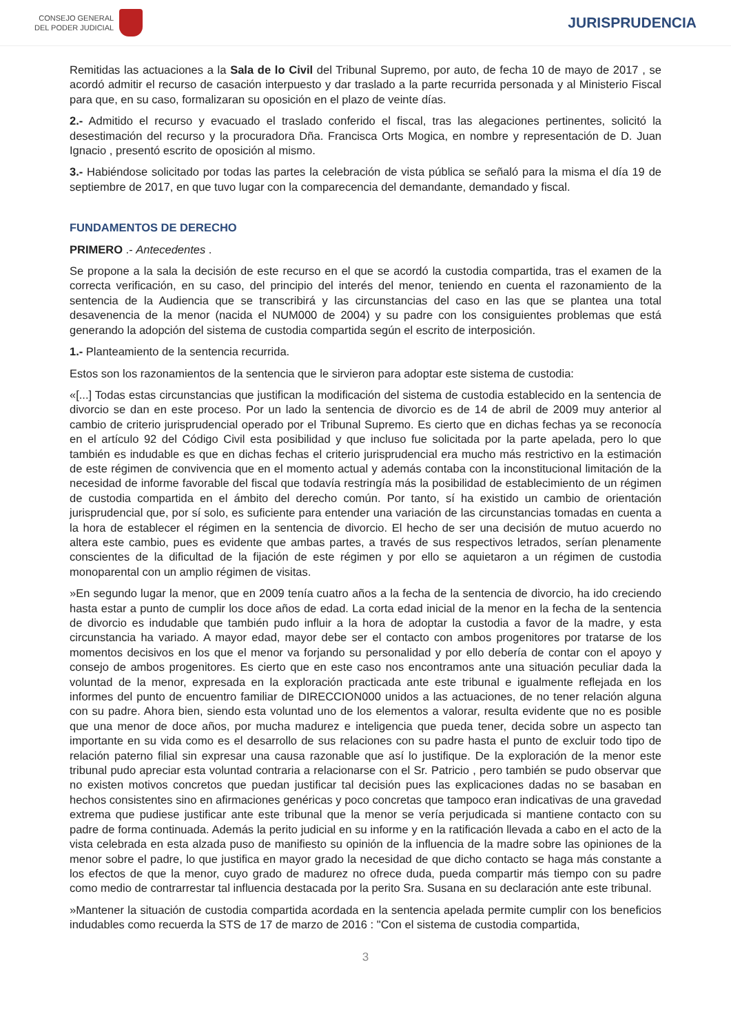CONSEJO GENERAL
DEL PODER JUDICIAL
JURISPRUDENCIA
Remitidas las actuaciones a la Sala de lo Civil del Tribunal Supremo, por auto, de fecha 10 de mayo de 2017 , se acordó admitir el recurso de casación interpuesto y dar traslado a la parte recurrida personada y al Ministerio Fiscal para que, en su caso, formalizaran su oposición en el plazo de veinte días.
2.- Admitido el recurso y evacuado el traslado conferido el fiscal, tras las alegaciones pertinentes, solicitó la desestimación del recurso y la procuradora Dña. Francisca Orts Mogica, en nombre y representación de D. Juan Ignacio , presentó escrito de oposición al mismo.
3.- Habiéndose solicitado por todas las partes la celebración de vista pública se señaló para la misma el día 19 de septiembre de 2017, en que tuvo lugar con la comparecencia del demandante, demandado y fiscal.
FUNDAMENTOS DE DERECHO
PRIMERO .- Antecedentes .
Se propone a la sala la decisión de este recurso en el que se acordó la custodia compartida, tras el examen de la correcta verificación, en su caso, del principio del interés del menor, teniendo en cuenta el razonamiento de la sentencia de la Audiencia que se transcribirá y las circunstancias del caso en las que se plantea una total desavenencia de la menor (nacida el NUM000 de 2004) y su padre con los consiguientes problemas que está generando la adopción del sistema de custodia compartida según el escrito de interposición.
1.- Planteamiento de la sentencia recurrida.
Estos son los razonamientos de la sentencia que le sirvieron para adoptar este sistema de custodia:
«[...] Todas estas circunstancias que justifican la modificación del sistema de custodia establecido en la sentencia de divorcio se dan en este proceso. Por un lado la sentencia de divorcio es de 14 de abril de 2009 muy anterior al cambio de criterio jurisprudencial operado por el Tribunal Supremo. Es cierto que en dichas fechas ya se reconocía en el artículo 92 del Código Civil esta posibilidad y que incluso fue solicitada por la parte apelada, pero lo que también es indudable es que en dichas fechas el criterio jurisprudencial era mucho más restrictivo en la estimación de este régimen de convivencia que en el momento actual y además contaba con la inconstitucional limitación de la necesidad de informe favorable del fiscal que todavía restringía más la posibilidad de establecimiento de un régimen de custodia compartida en el ámbito del derecho común. Por tanto, sí ha existido un cambio de orientación jurisprudencial que, por sí solo, es suficiente para entender una variación de las circunstancias tomadas en cuenta a la hora de establecer el régimen en la sentencia de divorcio. El hecho de ser una decisión de mutuo acuerdo no altera este cambio, pues es evidente que ambas partes, a través de sus respectivos letrados, serían plenamente conscientes de la dificultad de la fijación de este régimen y por ello se aquietaron a un régimen de custodia monoparental con un amplio régimen de visitas.
»En segundo lugar la menor, que en 2009 tenía cuatro años a la fecha de la sentencia de divorcio, ha ido creciendo hasta estar a punto de cumplir los doce años de edad. La corta edad inicial de la menor en la fecha de la sentencia de divorcio es indudable que también pudo influir a la hora de adoptar la custodia a favor de la madre, y esta circunstancia ha variado. A mayor edad, mayor debe ser el contacto con ambos progenitores por tratarse de los momentos decisivos en los que el menor va forjando su personalidad y por ello debería de contar con el apoyo y consejo de ambos progenitores. Es cierto que en este caso nos encontramos ante una situación peculiar dada la voluntad de la menor, expresada en la exploración practicada ante este tribunal e igualmente reflejada en los informes del punto de encuentro familiar de DIRECCION000 unidos a las actuaciones, de no tener relación alguna con su padre. Ahora bien, siendo esta voluntad uno de los elementos a valorar, resulta evidente que no es posible que una menor de doce años, por mucha madurez e inteligencia que pueda tener, decida sobre un aspecto tan importante en su vida como es el desarrollo de sus relaciones con su padre hasta el punto de excluir todo tipo de relación paterno filial sin expresar una causa razonable que así lo justifique. De la exploración de la menor este tribunal pudo apreciar esta voluntad contraria a relacionarse con el Sr. Patricio , pero también se pudo observar que no existen motivos concretos que puedan justificar tal decisión pues las explicaciones dadas no se basaban en hechos consistentes sino en afirmaciones genéricas y poco concretas que tampoco eran indicativas de una gravedad extrema que pudiese justificar ante este tribunal que la menor se vería perjudicada si mantiene contacto con su padre de forma continuada. Además la perito judicial en su informe y en la ratificación llevada a cabo en el acto de la vista celebrada en esta alzada puso de manifiesto su opinión de la influencia de la madre sobre las opiniones de la menor sobre el padre, lo que justifica en mayor grado la necesidad de que dicho contacto se haga más constante a los efectos de que la menor, cuyo grado de madurez no ofrece duda, pueda compartir más tiempo con su padre como medio de contrarrestar tal influencia destacada por la perito Sra. Susana en su declaración ante este tribunal.
»Mantener la situación de custodia compartida acordada en la sentencia apelada permite cumplir con los beneficios indudables como recuerda la STS de 17 de marzo de 2016 : "Con el sistema de custodia compartida,
3